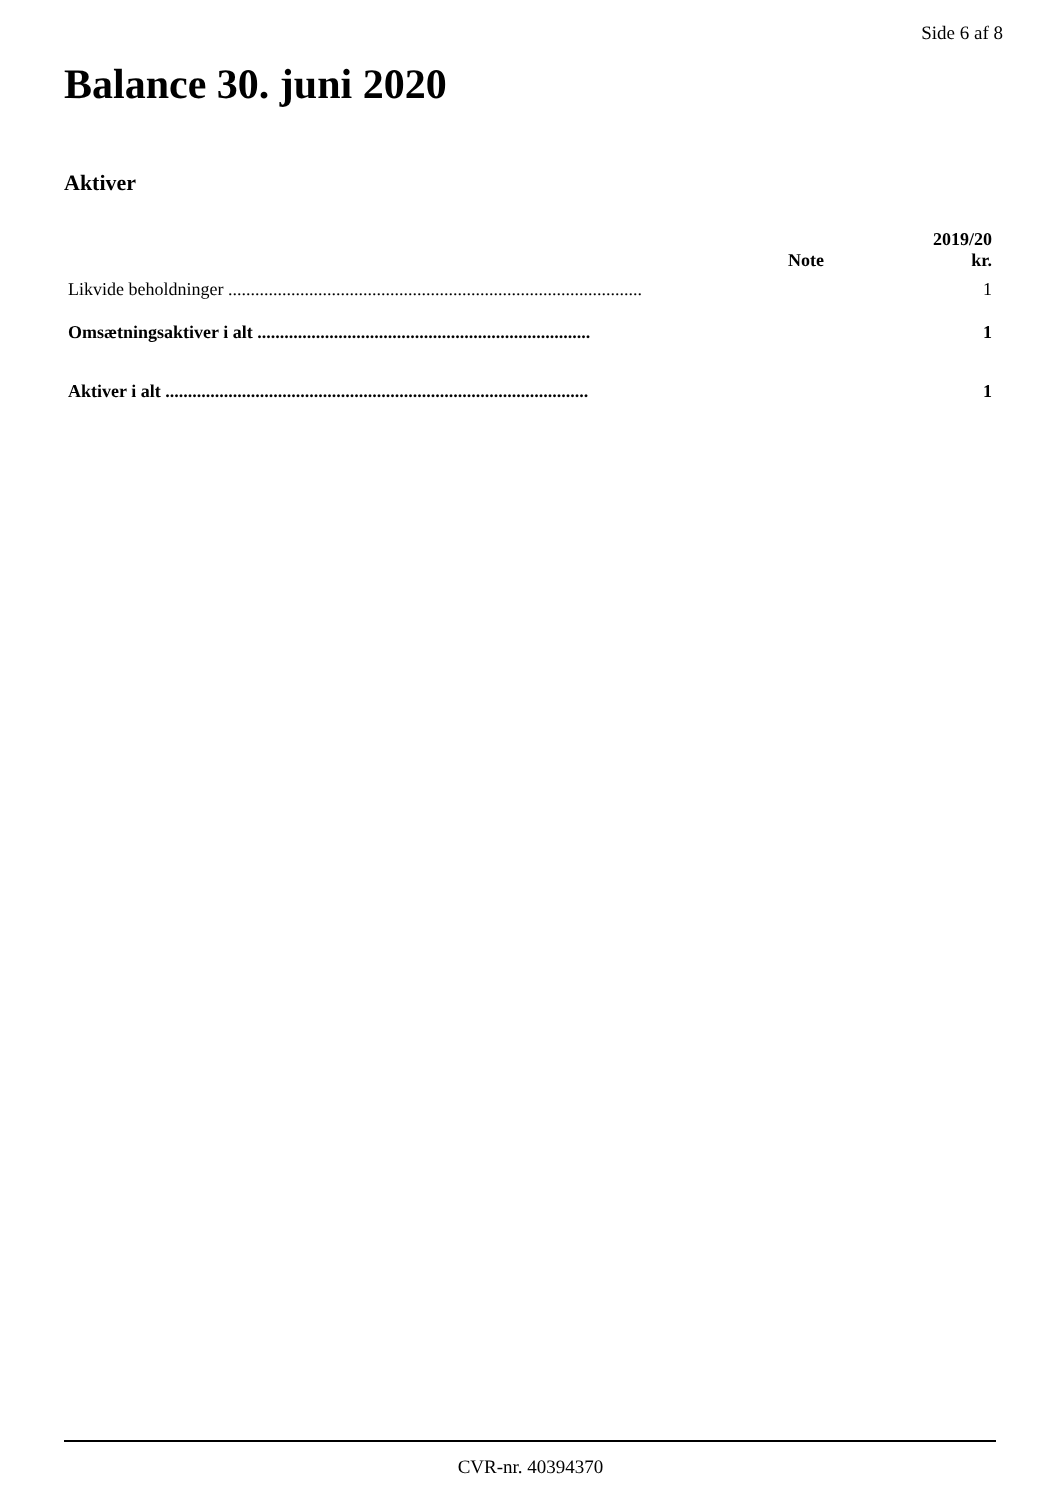Side 6 af 8
Balance 30. juni 2020
Aktiver
| | Note | 2019/20 kr. |
| --- | --- | --- |
| Likvide beholdninger ............................................................................................ | | 1 |
| Omsætningsaktiver i alt .......................................................................... | | 1 |
| Aktiver i alt .............................................................................................. | | 1 |
CVR-nr. 40394370